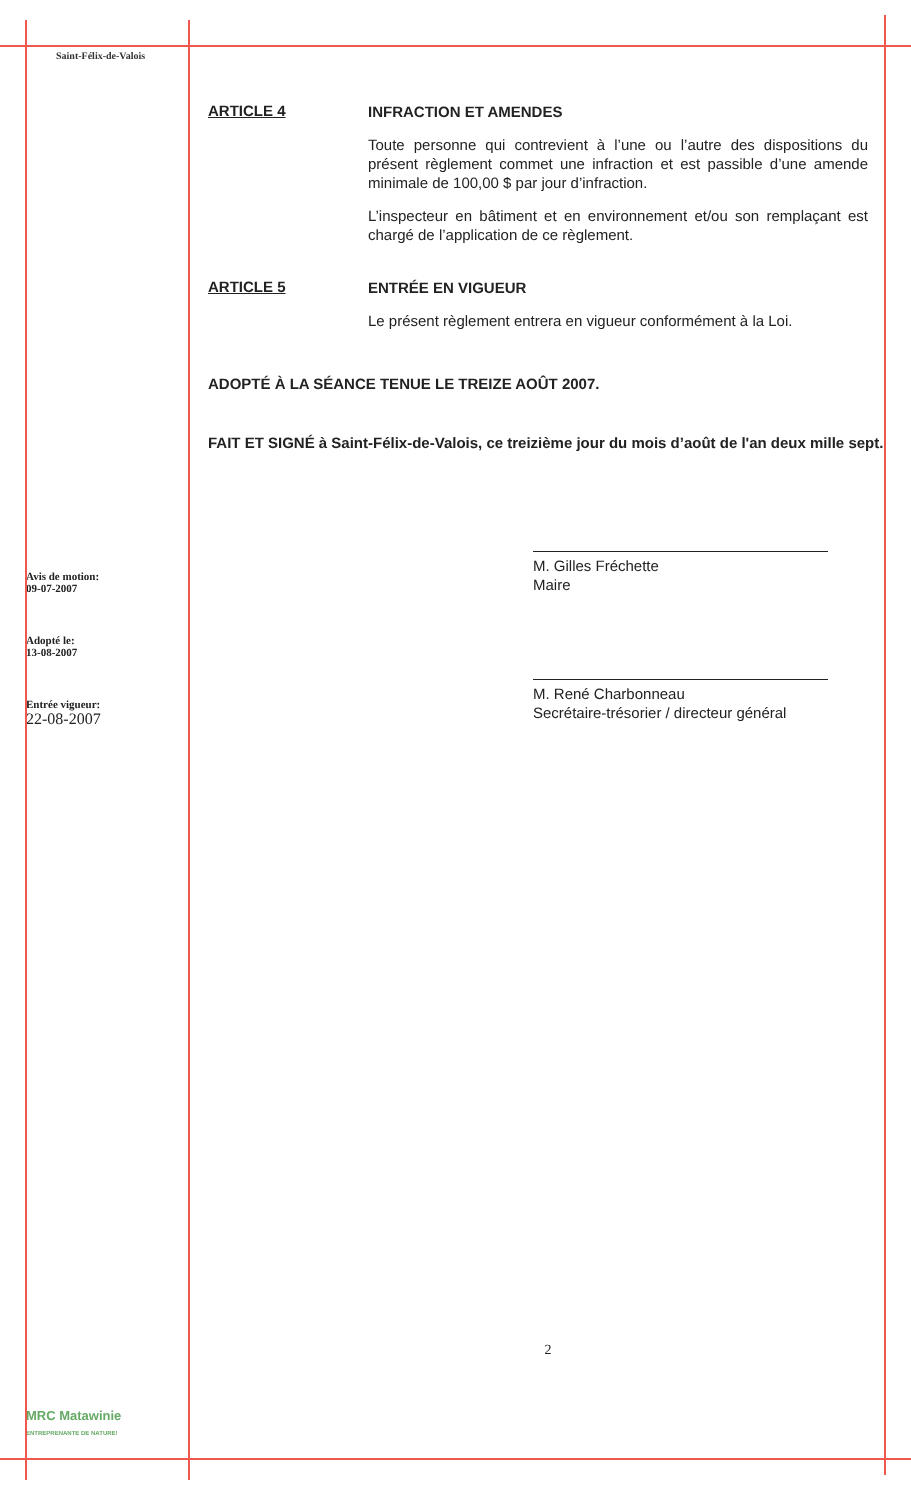Saint-Félix-de-Valois
Avis de motion:
09-07-2007
Adopté le:
13-08-2007
Entrée vigueur:
22-08-2007
MRC Matawinie
ENTREPRENANTE DE NATURE!
ARTICLE 4
INFRACTION ET AMENDES
Toute personne qui contrevient à l’une ou l’autre des dispositions du présent règlement commet une infraction et est passible d’une amende minimale de 100,00 $ par jour d’infraction.
L’inspecteur en bâtiment et en environnement et/ou son remplaçant est chargé de l’application de ce règlement.
ARTICLE 5
ENTRÉE EN VIGUEUR
Le présent règlement entrera en vigueur conformément à la Loi.
ADOPTÉ À LA SÉANCE TENUE LE TREIZE AOÛT 2007.
FAIT ET SIGNÉ à Saint-Félix-de-Valois, ce treizième jour du mois d’août de l'an deux mille sept.
M. Gilles Fréchette
Maire
M. René Charbonneau
Secrétaire-trésorier / directeur général
2